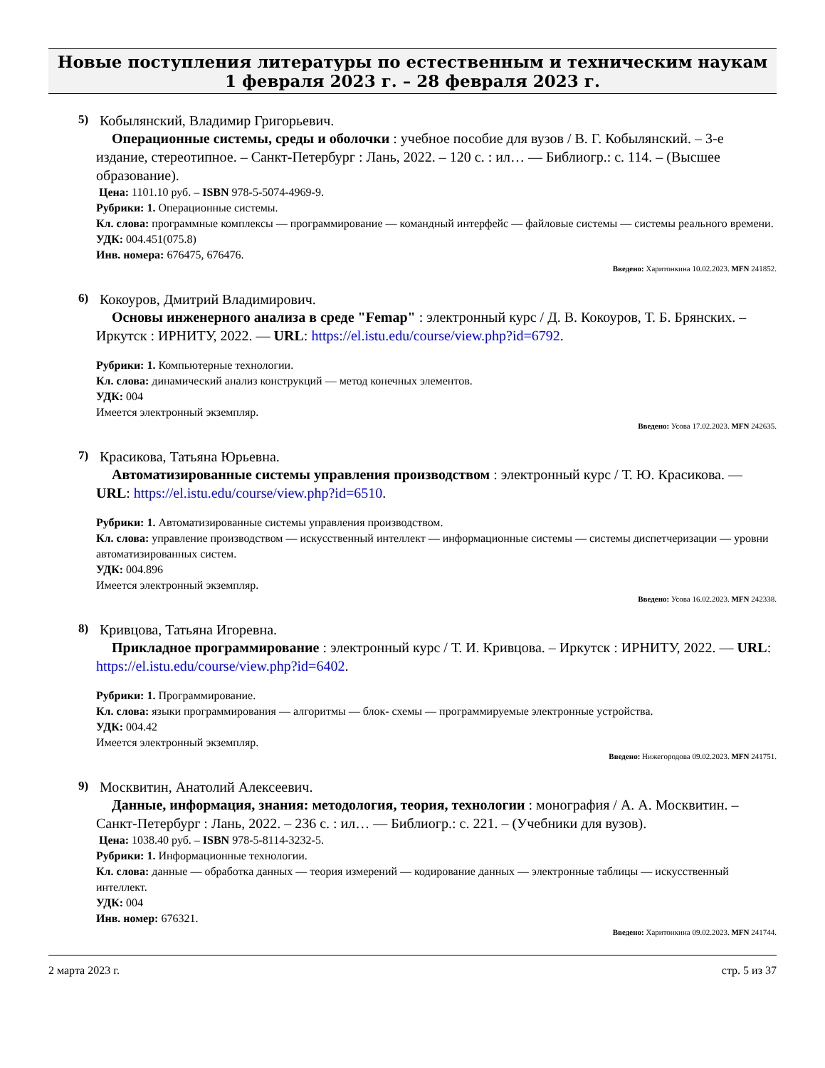Новые поступления литературы по естественным и техническим наукам
1 февраля 2023 г. – 28 февраля 2023 г.
5)
Кобылянский, Владимир Григорьевич.
Операционные системы, среды и оболочки : учебное пособие для вузов / В. Г. Кобылянский. – 3-е издание, стереотипное. – Санкт-Петербург : Лань, 2022. – 120 с. : ил… — Библиогр.: с. 114. – (Высшее образование).
Цена: 1101.10 руб. – ISBN 978-5-5074-4969-9.
Рубрики: 1. Операционные системы.
Кл. слова: программные комплексы — программирование — командный интерфейс — файловые системы — системы реального времени.
УДК: 004.451(075.8)
Инв. номера: 676475, 676476.
Введено: Харитонкина 10.02.2023. MFN 241852.
6)
Кокоуров, Дмитрий Владимирович.
Основы инженерного анализа в среде "Femap" : электронный курс / Д. В. Кокоуров, Т. Б. Брянских. – Иркутск : ИРНИТУ, 2022. — URL: https://el.istu.edu/course/view.php?id=6792.
Рубрики: 1. Компьютерные технологии.
Кл. слова: динамический анализ конструкций — метод конечных элементов.
УДК: 004
Имеется электронный экземпляр.
Введено: Усова 17.02.2023. MFN 242635.
7)
Красикова, Татьяна Юрьевна.
Автоматизированные системы управления производством : электронный курс / Т. Ю. Красикова. — URL: https://el.istu.edu/course/view.php?id=6510.
Рубрики: 1. Автоматизированные системы управления производством.
Кл. слова: управление производством — искусственный интеллект — информационные системы — системы диспетчеризации — уровни автоматизированных систем.
УДК: 004.896
Имеется электронный экземпляр.
Введено: Усова 16.02.2023. MFN 242338.
8)
Кривцова, Татьяна Игоревна.
Прикладное программирование : электронный курс / Т. И. Кривцова. – Иркутск : ИРНИТУ, 2022. — URL: https://el.istu.edu/course/view.php?id=6402.
Рубрики: 1. Программирование.
Кл. слова: языки программирования — алгоритмы — блок- схемы — программируемые электронные устройства.
УДК: 004.42
Имеется электронный экземпляр.
Введено: Нижегородова 09.02.2023. MFN 241751.
9)
Москвитин, Анатолий Алексеевич.
Данные, информация, знания: методология, теория, технологии : монография / А. А. Москвитин. – Санкт-Петербург : Лань, 2022. – 236 с. : ил… — Библиогр.: с. 221. – (Учебники для вузов).
Цена: 1038.40 руб. – ISBN 978-5-8114-3232-5.
Рубрики: 1. Информационные технологии.
Кл. слова: данные — обработка данных — теория измерений — кодирование данных — электронные таблицы — искусственный интеллект.
УДК: 004
Инв. номер: 676321.
Введено: Харитонкина 09.02.2023. MFN 241744.
2 марта 2023 г. стр. 5 из 37